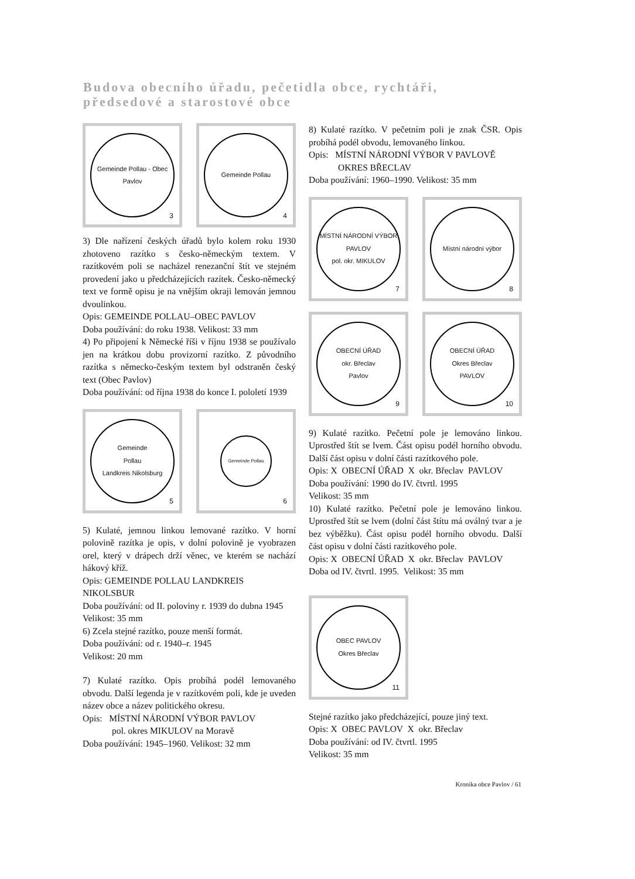Budova obecního úřadu, pečetidla obce, rychtáři,
předsedové a starostové obce
Gemeinde Pollau - Obec Pavlov
3
Gemeinde Pollau
4
3) Dle nařízení českých úřadů bylo kolem roku 1930 zhotoveno razítko s česko-německým textem. V razítkovém poli se nacházel renezanční štít ve stejném provedení jako u předcházejících razítek. Česko-německý text ve formě opisu je na vnějším okraji lemován jemnou dvoulinkou.
Opis: GEMEINDE POLLAU–OBEC PAVLOV
Doba používání: do roku 1938. Velikost: 33 mm
4) Po připojení k Německé říši v říjnu 1938 se používalo jen na krátkou dobu provizorní razítko. Z původního razítka s německo-českým textem byl odstraněn český text (Obec Pavlov)
Doba používání: od října 1938 do konce I. pololetí 1939
Gemeinde
Pollau
Landkreis Nikolsburg
5
Gemeinde Pollau
6
5) Kulaté, jemnou linkou lemované razítko. V horní polovině razítka je opis, v dolní polovině je vyobrazen orel, který v drápech drží věnec, ve kterém se nachází hákový kříž.
Opis: GEMEINDE POLLAU LANDKREIS
NIKOLSBUR
Doba používání: od II. poloviny r. 1939 do dubna 1945
Velikost: 35 mm
6) Zcela stejné razítko, pouze menší formát.
Doba používání: od r. 1940–r. 1945
Velikost: 20 mm
7) Kulaté razítko. Opis probíhá podél lemovaného obvodu. Další legenda je v razítkovém poli, kde je uveden název obce a název politického okresu.
Opis: MÍSTNÍ NÁRODNÍ VÝBOR PAVLOV
pol. okres MIKULOV na Moravě
Doba používání: 1945–1960. Velikost: 32 mm
8) Kulaté razítko. V pečetním poli je znak ČSR. Opis probíhá podél obvodu, lemovaného linkou.
Opis: MÍSTNÍ NÁRODNÍ VÝBOR V PAVLOVĚ
OKRES BŘECLAV
Doba používání: 1960–1990. Velikost: 35 mm
MÍSTNÍ NÁRODNÍ VÝBOR
PAVLOV
pol. okr. MIKULOV
7
Místní národní výbor
8
OBECNÍ ÚŘAD
okr. Břeclav
Pavlov
9
OBECNÍ ÚŘAD
Okres Břeclav
PAVLOV
10
9) Kulaté razítko. Pečetní pole je lemováno linkou. Uprostřed štít se lvem. Část opisu podél horního obvodu. Další část opisu v dolní části razítkového pole.
Opis: X OBECNÍ ÚŘAD X okr. Břeclav PAVLOV
Doba používání: 1990 do IV. čtvrtl. 1995
Velikost: 35 mm
10) Kulaté razítko. Pečetní pole je lemováno linkou. Uprostřed štít se lvem (dolní část štítu má oválný tvar a je bez výběžku). Část opisu podél horního obvodu. Další část opisu v dolní části razítkového pole.
Opis: X OBECNÍ ÚŘAD X okr. Břeclav PAVLOV
Doba od IV. čtvrtl. 1995. Velikost: 35 mm
OBEC PAVLOV
Okres Břeclav
11
Stejné razítko jako předcházející, pouze jiný text.
Opis: X OBEC PAVLOV X okr. Břeclav
Doba používání: od IV. čtvrtl. 1995
Velikost: 35 mm
Kronika obce Pavlov / 61